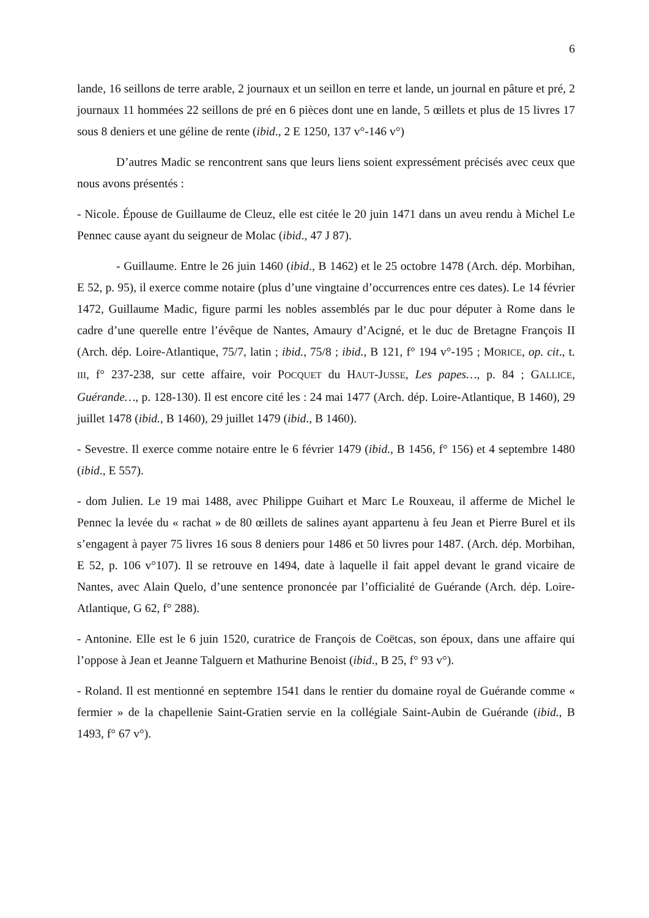6
lande, 16 seillons de terre arable, 2 journaux et un seillon en terre et lande, un journal en pâture et pré, 2 journaux 11 hommées 22 seillons de pré en 6 pièces dont une en lande, 5 œillets et plus de 15 livres 17 sous 8 deniers et une géline de rente (ibid., 2 E 1250, 137 v°-146 v°)
D’autres Madic se rencontrent sans que leurs liens soient expressément précisés avec ceux que nous avons présentés :
- Nicole. Épouse de Guillaume de Cleuz, elle est citée le 20 juin 1471 dans un aveu rendu à Michel Le Pennec cause ayant du seigneur de Molac (ibid., 47 J 87).
- Guillaume. Entre le 26 juin 1460 (ibid., B 1462) et le 25 octobre 1478 (Arch. dép. Morbihan, E 52, p. 95), il exerce comme notaire (plus d’une vingtaine d’occurrences entre ces dates). Le 14 février 1472, Guillaume Madic, figure parmi les nobles assemblés par le duc pour députer à Rome dans le cadre d’une querelle entre l’évêque de Nantes, Amaury d’Acigné, et le duc de Bretagne François II (Arch. dép. Loire-Atlantique, 75/7, latin ; ibid., 75/8 ; ibid., B 121, f° 194 v°-195 ; MORICE, op. cit., t. III, f° 237-238, sur cette affaire, voir POCQUET du HAUT-JUSSE, Les papes…, p. 84 ; GALLICE, Guérande…, p. 128-130). Il est encore cité les : 24 mai 1477 (Arch. dép. Loire-Atlantique, B 1460), 29 juillet 1478 (ibid., B 1460), 29 juillet 1479 (ibid., B 1460).
- Sevestre. Il exerce comme notaire entre le 6 février 1479 (ibid., B 1456, f° 156) et 4 septembre 1480 (ibid., E 557).
- dom Julien. Le 19 mai 1488, avec Philippe Guihart et Marc Le Rouxeau, il afferme de Michel le Pennec la levée du « rachat » de 80 œillets de salines ayant appartenu à feu Jean et Pierre Burel et ils s’engagent à payer 75 livres 16 sous 8 deniers pour 1486 et 50 livres pour 1487. (Arch. dép. Morbihan, E 52, p. 106 v°107). Il se retrouve en 1494, date à laquelle il fait appel devant le grand vicaire de Nantes, avec Alain Quelo, d’une sentence prononcée par l’officialité de Guérande (Arch. dép. Loire-Atlantique, G 62, f° 288).
- Antonine. Elle est le 6 juin 1520, curatrice de François de Coëtcas, son époux, dans une affaire qui l’oppose à Jean et Jeanne Talguern et Mathurine Benoist (ibid., B 25, f° 93 v°).
- Roland. Il est mentionné en septembre 1541 dans le rentier du domaine royal de Guérande comme « fermier » de la chapellenie Saint-Gratien servie en la collégiale Saint-Aubin de Guérande (ibid., B 1493, f° 67 v°).